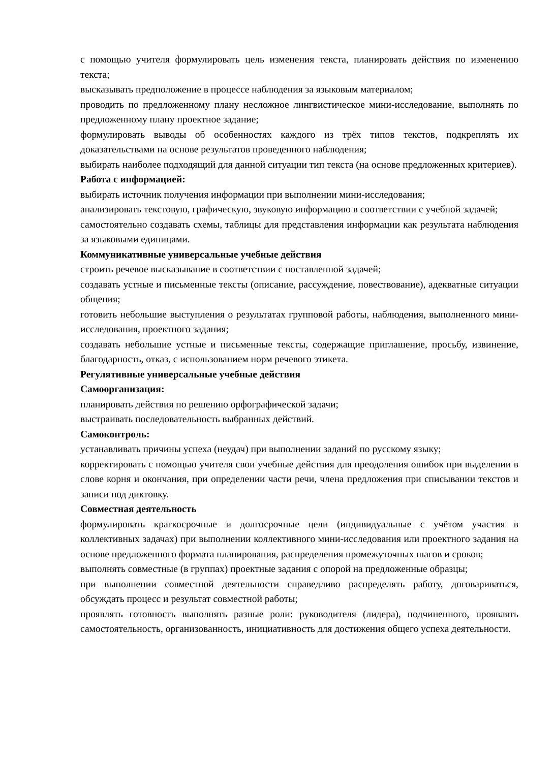с помощью учителя формулировать цель изменения текста, планировать действия по изменению текста;
высказывать предположение в процессе наблюдения за языковым материалом;
проводить по предложенному плану несложное лингвистическое мини-исследование, выполнять по предложенному плану проектное задание;
формулировать выводы об особенностях каждого из трёх типов текстов, подкреплять их доказательствами на основе результатов проведенного наблюдения;
выбирать наиболее подходящий для данной ситуации тип текста (на основе предложенных критериев).
Работа с информацией:
выбирать источник получения информации при выполнении мини-исследования;
анализировать текстовую, графическую, звуковую информацию в соответствии с учебной задачей;
самостоятельно создавать схемы, таблицы для представления информации как результата наблюдения за языковыми единицами.
Коммуникативные универсальные учебные действия
строить речевое высказывание в соответствии с поставленной задачей;
создавать устные и письменные тексты (описание, рассуждение, повествование), адекватные ситуации общения;
готовить небольшие выступления о результатах групповой работы, наблюдения, выполненного мини-исследования, проектного задания;
создавать небольшие устные и письменные тексты, содержащие приглашение, просьбу, извинение, благодарность, отказ, с использованием норм речевого этикета.
Регулятивные универсальные учебные действия
Самоорганизация:
планировать действия по решению орфографической задачи;
выстраивать последовательность выбранных действий.
Самоконтроль:
устанавливать причины успеха (неудач) при выполнении заданий по русскому языку;
корректировать с помощью учителя свои учебные действия для преодоления ошибок при выделении в слове корня и окончания, при определении части речи, члена предложения при списывании текстов и записи под диктовку.
Совместная деятельность
формулировать краткосрочные и долгосрочные цели (индивидуальные с учётом участия в коллективных задачах) при выполнении коллективного мини-исследования или проектного задания на основе предложенного формата планирования, распределения промежуточных шагов и сроков;
выполнять совместные (в группах) проектные задания с опорой на предложенные образцы;
при выполнении совместной деятельности справедливо распределять работу, договариваться, обсуждать процесс и результат совместной работы;
проявлять готовность выполнять разные роли: руководителя (лидера), подчиненного, проявлять самостоятельность, организованность, инициативность для достижения общего успеха деятельности.